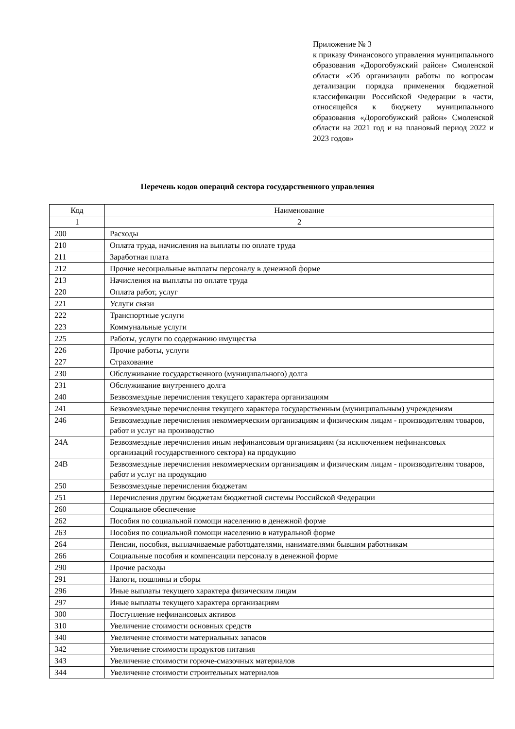Приложение № 3
к приказу Финансового управления муниципального образования «Дорогобужский район» Смоленской области «Об организации работы по вопросам детализации порядка применения бюджетной классификации Российской Федерации в части, относящейся к бюджету муниципального образования «Дорогобужский район» Смоленской области на 2021 год и на плановый период 2022 и 2023 годов»
Перечень кодов операций сектора государственного управления
| Код | Наименование |
| --- | --- |
| 1 | 2 |
| 200 | Расходы |
| 210 | Оплата труда, начисления на выплаты по оплате труда |
| 211 | Заработная плата |
| 212 | Прочие несоциальные выплаты персоналу в денежной форме |
| 213 | Начисления на выплаты по оплате труда |
| 220 | Оплата работ, услуг |
| 221 | Услуги связи |
| 222 | Транспортные услуги |
| 223 | Коммунальные услуги |
| 225 | Работы, услуги по содержанию имущества |
| 226 | Прочие работы, услуги |
| 227 | Страхование |
| 230 | Обслуживание государственного (муниципального) долга |
| 231 | Обслуживание внутреннего долга |
| 240 | Безвозмездные перечисления текущего характера организациям |
| 241 | Безвозмездные перечисления текущего характера государственным (муниципальным) учреждениям |
| 246 | Безвозмездные перечисления некоммерческим организациям и физическим лицам - производителям товаров, работ и услуг на производство |
| 24А | Безвозмездные перечисления иным нефинансовым организациям (за исключением нефинансовых организаций государственного сектора) на продукцию |
| 24В | Безвозмездные перечисления некоммерческим организациям и физическим лицам - производителям товаров, работ и услуг на продукцию |
| 250 | Безвозмездные перечисления бюджетам |
| 251 | Перечисления другим бюджетам бюджетной системы Российской Федерации |
| 260 | Социальное обеспечение |
| 262 | Пособия по социальной помощи населению в денежной форме |
| 263 | Пособия по социальной помощи населению в натуральной форме |
| 264 | Пенсии, пособия, выплачиваемые работодателями, нанимателями бывшим работникам |
| 266 | Социальные пособия и компенсации персоналу в денежной форме |
| 290 | Прочие расходы |
| 291 | Налоги, пошлины и сборы |
| 296 | Иные выплаты текущего характера физическим лицам |
| 297 | Иные выплаты текущего характера организациям |
| 300 | Поступление нефинансовых активов |
| 310 | Увеличение стоимости основных средств |
| 340 | Увеличение стоимости материальных запасов |
| 342 | Увеличение стоимости продуктов питания |
| 343 | Увеличение стоимости горюче-смазочных материалов |
| 344 | Увеличение стоимости строительных материалов |